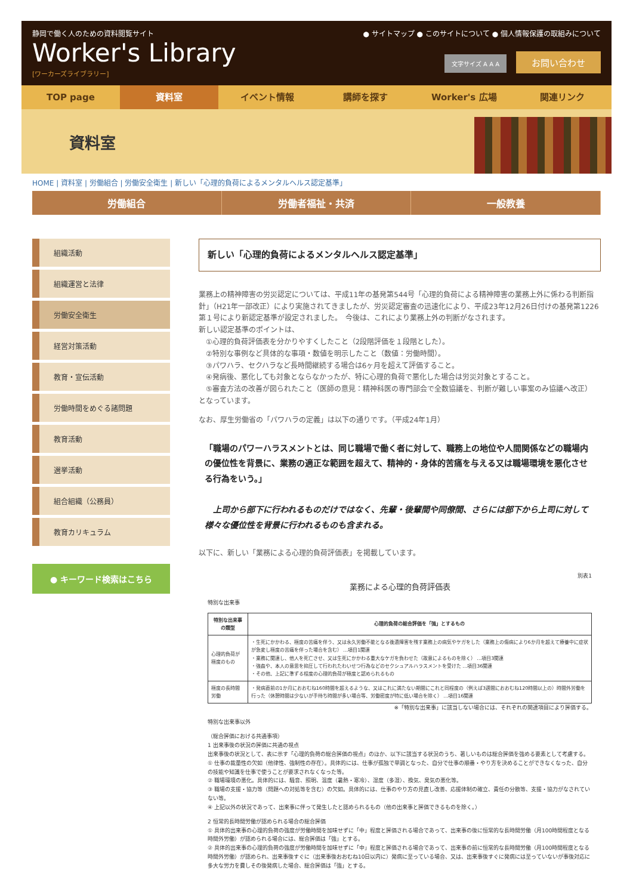静岡で働く人のための資料閲覧サイト
Worker's Library
[ワーカーズライブラリー]
● サイトマップ ● このサイトについて ● 個人情報保護の取組みについて
文字サイズ A A A お問い合わせ
TOP page 資料室 イベント情報 講師を探す Worker's 広場 関連リンク
資料室
HOME | 資料室 | 労働組合 | 労働安全衛生 | 新しい「心理的負荷によるメンタルヘルス認定基準」
労働組合 労働者福祉・共済 一般教養
組織活動
組織運営と法律
労働安全衛生
経営対策活動
教育・宣伝活動
労働時間をめぐる諸問題
教育活動
選挙活動
組合組織（公務員）
教育カリキュラム
● キーワード検索はこちら
新しい「心理的負荷によるメンタルヘルス認定基準」
業務上の精神障害の労災認定については、平成11年の基発第544号「心理的負荷による精神障害の業務上外に係わる判断指針」（H21年一部改正）により実施されてきましたが、労災認定審査の迅速化により、平成23年12月26日付けの基発第1226第１号により新認定基準が設定されました。　今後は、これにより業務上外の判断がなされます。
新しい認定基準のポイントは、
　①心理的負荷評価表を分かりやすくしたこと（2段階評価を１段階とした）。
　②特別な事例など具体的な事項・数値を明示したこと（数値：労働時間）。
　③パワハラ、セクハラなど長時間継続する場合は6ヶ月を超えて評価すること。
　④発病後、悪化しても対象とならなかったが、特に心理的負荷で悪化した場合は労災対象とすること。
　⑤審査方法の改善が図られたこと（医師の意見：精神科医の専門部会で全数協議を、判断が難しい事案のみ協議へ改正）
となっています。
なお、厚生労働省の「パワハラの定義」は以下の通りです。（平成24年1月）
「職場のパワーハラスメントとは、同じ職場で働く者に対して、職務上の地位や人間関係などの職場内の優位性を背景に、業務の適正な範囲を超えて、精神的・身体的苦痛を与える又は職場環境を悪化させる行為をいう。」
　上司から部下に行われるものだけではなく、先輩・後輩間や同僚間、さらには部下から上司に対して様々な優位性を背景に行われるものも含まれる。
以下に、新しい「業務による心理的負荷評価表」を掲載しています。
別表1
業務による心理的負荷評価表
特別な出来事
| 特別な出来事の類型 | 心理的負荷の総合評価を「強」とするもの |
| --- | --- |
| 心理的負荷が極度のもの | ・生死にかかわる、極度の苦痛を伴う、又は永久労働不能となる後遺障害を残す業務上の病気やケガをした（業務上の傷病により6か月を超えて療養中に症状が急変し極度の苦痛を伴った場合を含む） …項目1関連 ・業務に関連し、他人を死亡させ、又は生死にかかわる重大なケガを負わせた（故意によるものを除く） …項目3関連 ・強姦や、本人の意思を抑圧して行われたわいせつ行為などのセクシュアルハラスメントを受けた …項目36関連 ・その他、上記に準ずる程度の心理的負荷が極度と認められるもの |
| 極度の長時間労働 | ・発病直前の1か月におおむね160時間を超えるような、又はこれに満たない期間にこれと同程度の（例えば3週間におおむね120時間以上の）時間外労働を行った（休憩時間は少ないが手待ち時間が多い場合等、労働密度が特に低い場合を除く） …項目16関連 |
※「特別な出来事」に該当しない場合には、それぞれの関連項目により評価する。
特別な出来事以外
（総合評価における共通事項）
1 出来事後の状況の評価に共通の視点
出来事後の状況として、表に示す「心理的負荷の総合評価の視点」のほか、以下に該当する状況のうち、著しいものは総合評価を強める要素として考慮する。
① 仕事の裁量性の欠如（他律性、強制性の存在）。具体的には、仕事が孤独で単調となった、自分で仕事の順番・やり方を決めることができなくなった、自分の技能や知識を仕事で使うことが要求されなくなった等。
② 職場環境の悪化。具体的には、騒音、照明、温度（暑熱・寒冷）、湿度（多湿）、換気、臭気の悪化等。
③ 職場の支援・協力等（問題への対処等を含む）の欠如。具体的には、仕事のやり方の見直し改善、応援体制の確立、責任の分散等、支援・協力がなされていない等。
④ 上記以外の状況であって、出来事に伴って発生したと認められるもの（他の出来事と評価できるものを除く。）
2 恒常的長時間労働が認められる場合の総合評価
① 具体的出来事の心理的負荷の強度が労働時間を加味せずに「中」程度と評価される場合であって、出来事の後に恒常的な長時間労働（月100時間程度となる時間外労働）が認められる場合には、総合評価は「強」とする。
② 具体的出来事の心理的負荷の強度が労働時間を加味せずに「中」程度と評価される場合であって、出来事の前に恒常的な長時間労働（月100時間程度となる時間外労働）が認められ、出来事後すぐに（出来事後おおむね10日以内に）発病に至っている場合、又は、出来事後すぐに発病には至っていないが事後対応に多大な労力を費しその後発病した場合、総合評価は「強」とする。